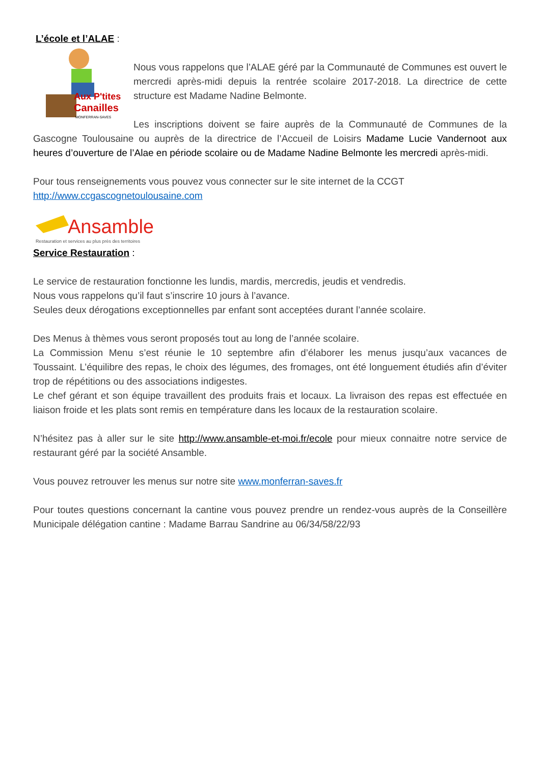L’école et l’ALAE :
Aux P'tites
Canailles
MONFERRAN-SAVES
Nous vous rappelons que l’ALAE géré par la Communauté de Communes est ouvert le mercredi après-midi depuis la rentrée scolaire 2017-2018. La directrice de cette structure est Madame Nadine Belmonte.
Les inscriptions doivent se faire auprès de la Communauté de Communes de la Gascogne Toulousaine ou auprès de la directrice de l’Accueil de Loisirs Madame Lucie Vandernoot aux heures d’ouverture de l’Alae en période scolaire ou de Madame Nadine Belmonte les mercredi après-midi.
Pour tous renseignements vous pouvez vous connecter sur le site internet de la CCGT
http://www.ccgascognetoulousaine.com
Ansamble
Restauration et services au plus près des territoires
Service Restauration :
Le service de restauration fonctionne les lundis, mardis, mercredis, jeudis et vendredis.
Nous vous rappelons qu’il faut s’inscrire 10 jours à l’avance.
Seules deux dérogations exceptionnelles par enfant sont acceptées durant l’année scolaire.
Des Menus à thèmes vous seront proposés tout au long de l’année scolaire.
La Commission Menu s’est réunie le 10 septembre afin d’élaborer les menus jusqu’aux vacances de Toussaint. L’équilibre des repas, le choix des légumes, des fromages, ont été longuement étudiés afin d’éviter trop de répétitions ou des associations indigestes.
Le chef gérant et son équipe travaillent des produits frais et locaux. La livraison des repas est effectuée en liaison froide et les plats sont remis en température dans les locaux de la restauration scolaire.
N’hésitez pas à aller sur le site http://www.ansamble-et-moi.fr/ecole pour mieux connaitre notre service de restaurant géré par la société Ansamble.
Vous pouvez retrouver les menus sur notre site www.monferran-saves.fr
Pour toutes questions concernant la cantine vous pouvez prendre un rendez-vous auprès de la Conseillère Municipale délégation cantine : Madame Barrau Sandrine au 06/34/58/22/93